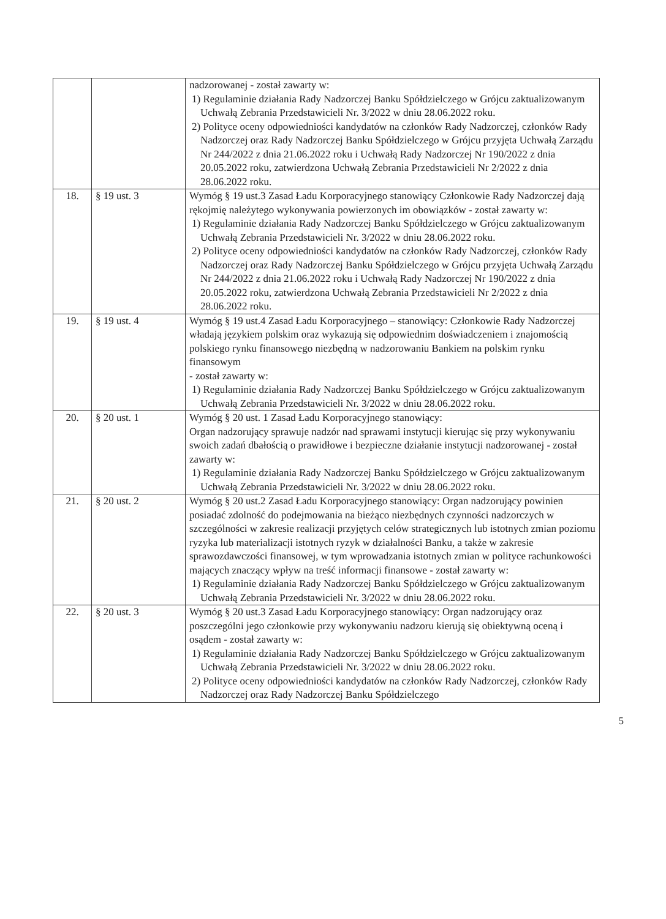| | | nadzorowanej - został zawarty w: 1) Regulaminie działania Rady Nadzorczej Banku Spółdzielczego w Grójcu zaktualizowanym Uchwałą Zebrania Przedstawicieli Nr. 3/2022 w dniu 28.06.2022 roku. 2) Polityce oceny odpowiedniości kandydatów na członków Rady Nadzorczej, członków Rady Nadzorczej oraz Rady Nadzorczej Banku Spółdzielczego w Grójcu przyjęta Uchwałą Zarządu Nr 244/2022 z dnia 21.06.2022 roku i Uchwałą Rady Nadzorczej Nr 190/2022 z dnia 20.05.2022 roku, zatwierdzona Uchwałą Zebrania Przedstawicieli Nr 2/2022 z dnia 28.06.2022 roku. |
| 18. | § 19 ust. 3 | Wymóg § 19 ust.3 Zasad Ładu Korporacyjnego stanowiący Członkowie Rady Nadzorczej dają rękojmię należytego wykonywania powierzonych im obowiązków - został zawarty w: 1) Regulaminie działania Rady Nadzorczej Banku Spółdzielczego w Grójcu zaktualizowanym Uchwałą Zebrania Przedstawicieli Nr. 3/2022 w dniu 28.06.2022 roku. 2) Polityce oceny odpowiedniości kandydatów na członków Rady Nadzorczej, członków Rady Nadzorczej oraz Rady Nadzorczej Banku Spółdzielczego w Grójcu przyjęta Uchwałą Zarządu Nr 244/2022 z dnia 21.06.2022 roku i Uchwałą Rady Nadzorczej Nr 190/2022 z dnia 20.05.2022 roku, zatwierdzona Uchwałą Zebrania Przedstawicieli Nr 2/2022 z dnia 28.06.2022 roku. |
| 19. | § 19 ust. 4 | Wymóg § 19 ust.4 Zasad Ładu Korporacyjnego – stanowiący: Członkowie Rady Nadzorczej władają językiem polskim oraz wykazują się odpowiednim doświadczeniem i znajomością polskiego rynku finansowego niezbędną w nadzorowaniu Bankiem na polskim rynku finansowym - został zawarty w: 1) Regulaminie działania Rady Nadzorczej Banku Spółdzielczego w Grójcu zaktualizowanym Uchwałą Zebrania Przedstawicieli Nr. 3/2022 w dniu 28.06.2022 roku. |
| 20. | § 20 ust. 1 | Wymóg § 20 ust. 1 Zasad Ładu Korporacyjnego stanowiący: Organ nadzorujący sprawuje nadzór nad sprawami instytucji kierując się przy wykonywaniu swoich zadań dbałością o prawidłowe i bezpieczne działanie instytucji nadzorowanej - został zawarty w: 1) Regulaminie działania Rady Nadzorczej Banku Spółdzielczego w Grójcu zaktualizowanym Uchwałą Zebrania Przedstawicieli Nr. 3/2022 w dniu 28.06.2022 roku. |
| 21. | § 20 ust. 2 | Wymóg § 20 ust.2 Zasad Ładu Korporacyjnego stanowiący: Organ nadzorujący powinien posiadać zdolność do podejmowania na bieżąco niezbędnych czynności nadzorczych w szczególności w zakresie realizacji przyjętych celów strategicznych lub istotnych zmian poziomu ryzyka lub materializacji istotnych ryzyk w działalności Banku, a także w zakresie sprawozdawczości finansowej, w tym wprowadzania istotnych zmian w polityce rachunkowości mających znaczący wpływ na treść informacji finansowe - został zawarty w: 1) Regulaminie działania Rady Nadzorczej Banku Spółdzielczego w Grójcu zaktualizowanym Uchwałą Zebrania Przedstawicieli Nr. 3/2022 w dniu 28.06.2022 roku. |
| 22. | § 20 ust. 3 | Wymóg § 20 ust.3 Zasad Ładu Korporacyjnego stanowiący: Organ nadzorujący oraz poszczególni jego członkowie przy wykonywaniu nadzoru kierują się obiektywną oceną i osądem - został zawarty w: 1) Regulaminie działania Rady Nadzorczej Banku Spółdzielczego w Grójcu zaktualizowanym Uchwałą Zebrania Przedstawicieli Nr. 3/2022 w dniu 28.06.2022 roku. 2) Polityce oceny odpowiedniości kandydatów na członków Rady Nadzorczej, członków Rady Nadzorczej oraz Rady Nadzorczej Banku Spółdzielczego |
5